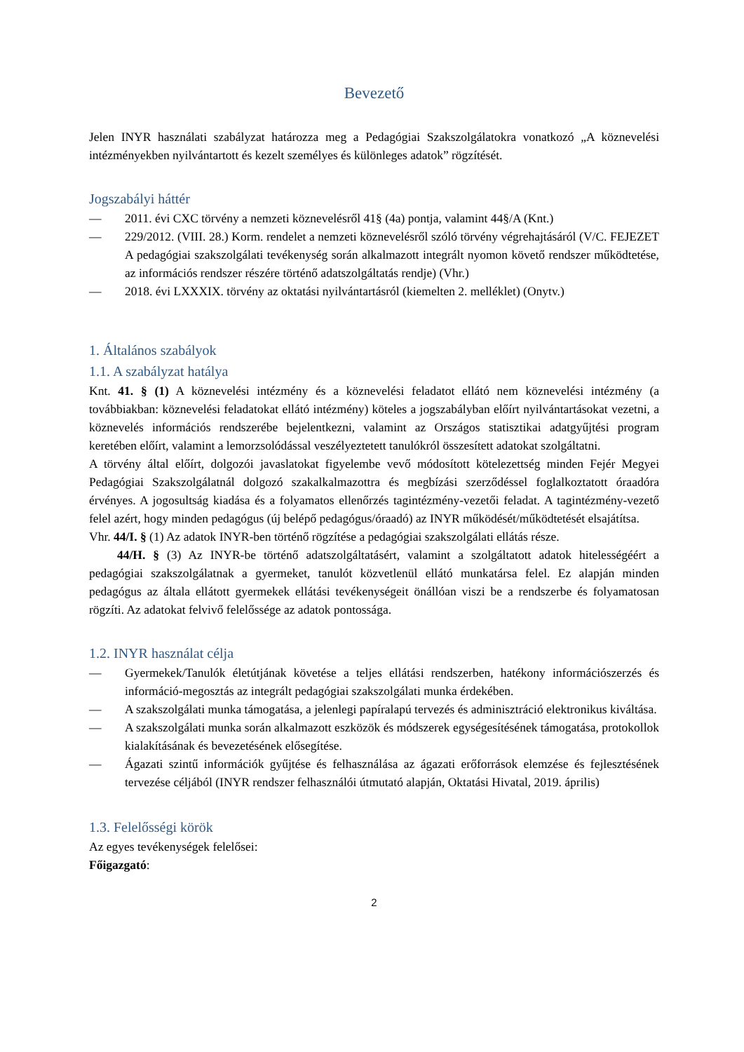Bevezető
Jelen INYR használati szabályzat határozza meg a Pedagógiai Szakszolgálatokra vonatkozó „A köznevelési intézményekben nyilvántartott és kezelt személyes és különleges adatok” rögzítését.
Jogszabályi háttér
— 2011. évi CXC törvény a nemzeti köznevelésről 41§ (4a) pontja, valamint 44§/A (Knt.)
— 229/2012. (VIII. 28.) Korm. rendelet a nemzeti köznevelésről szóló törvény végrehajtásáról (V/C. FEJEZET A pedagógiai szakszolgálati tevékenység során alkalmazott integrált nyomon követő rendszer működtetése, az információs rendszer részére történő adatszolgáltatás rendje) (Vhr.)
— 2018. évi LXXXIX. törvény az oktatási nyilvántartásról (kiemelten 2. melléklet) (Onytv.)
1. Általános szabályok
1.1. A szabályzat hatálya
Knt. 41. § (1) A köznevelési intézmény és a köznevelési feladatot ellátó nem köznevelési intézmény (a továbbiakban: köznevelési feladatokat ellátó intézmény) köteles a jogszabályban előírt nyilvántartásokat vezetni, a köznevelés információs rendszerébe bejelentkezni, valamint az Országos statisztikai adatgyűjtési program keretében előírt, valamint a lemorzsolódással veszélyeztetett tanulókról összesített adatokat szolgáltatni.
A törvény által előírt, dolgozói javaslatokat figyelembe vevő módosított kötelezettség minden Fejér Megyei Pedagógiai Szakszolgálatnál dolgozó szakalkalmazottra és megbízási szerződéssel foglalkoztatott óraadóra érvényes. A jogosultság kiadása és a folyamatos ellenőrzés tagintézmény-vezetői feladat. A tagintézmény-vezető felel azért, hogy minden pedagógus (új belépő pedagógus/óraadó) az INYR működését/működtetését elsajátítsa.
Vhr. 44/I. § (1) Az adatok INYR-ben történő rögzítése a pedagógiai szakszolgálati ellátás része.
44/H. § (3) Az INYR-be történő adatszolgáltatásért, valamint a szolgáltatott adatok hitelességéért a pedagógiai szakszolgálatnak a gyermeket, tanulót közvetlenül ellátó munkatársa felel. Ez alapján minden pedagógus az általa ellátott gyermekek ellátási tevékenységeit önállóan viszi be a rendszerbe és folyamatosan rögzíti. Az adatokat felvivő felelőssége az adatok pontossága.
1.2. INYR használat célja
— Gyermekek/Tanulók életútjának követése a teljes ellátási rendszerben, hatékony információszerzés és információ-megosztás az integrált pedagógiai szakszolgálati munka érdekében.
— A szakszolgálati munka támogatása, a jelenlegi papíralapú tervezés és adminisztráció elektronikus kiváltása.
— A szakszolgálati munka során alkalmazott eszközök és módszerek egységesítésének támogatása, protokollok kialakításának és bevezetésének elősegítése.
— Ágazati szintű információk gyűjtése és felhasználása az ágazati erőforrások elemzése és fejlesztésének tervezése céljából (INYR rendszer felhasználói útmutató alapján, Oktatási Hivatal, 2019. április)
1.3. Felelősségi körök
Az egyes tevékenységek felelősei:
Főigazgató:
2